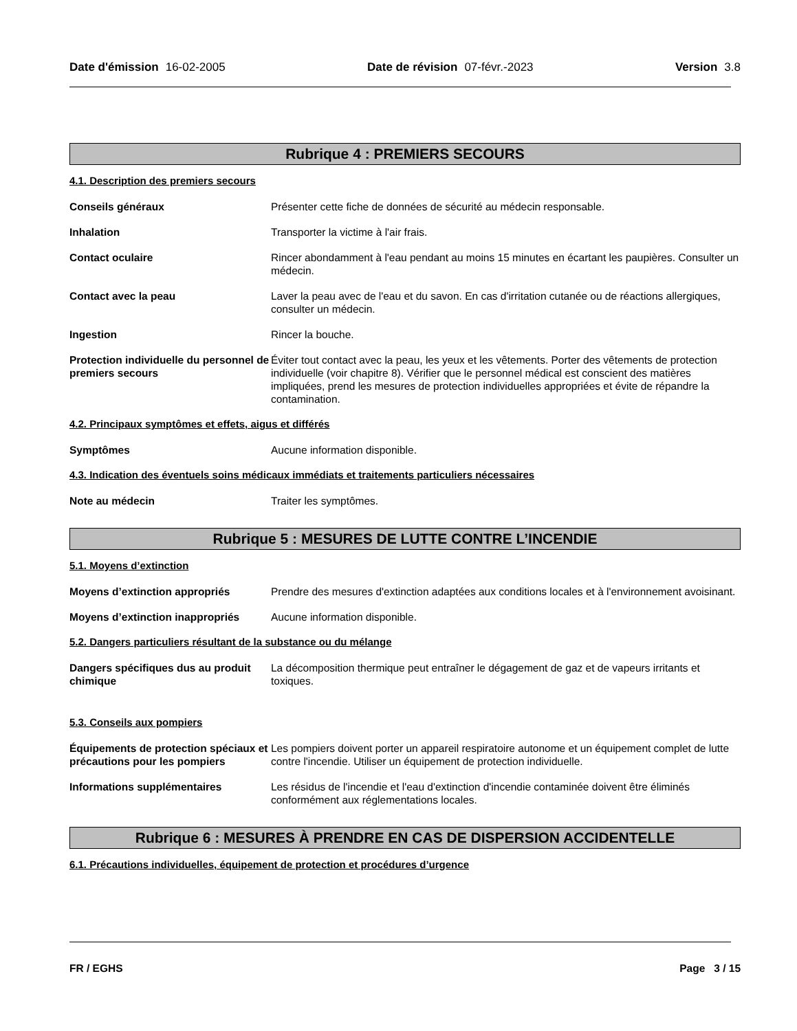Date d'émission 16-02-2005 Date de révision 07-févr.-2023 Version 3.8
Rubrique 4 : PREMIERS SECOURS
4.1. Description des premiers secours
Conseils généraux Présenter cette fiche de données de sécurité au médecin responsable.
Inhalation Transporter la victime à l'air frais.
Contact oculaire Rincer abondamment à l'eau pendant au moins 15 minutes en écartant les paupières. Consulter un médecin.
Contact avec la peau Laver la peau avec de l'eau et du savon. En cas d'irritation cutanée ou de réactions allergiques, consulter un médecin.
Ingestion Rincer la bouche.
Protection individuelle du personnel de premiers secours
Éviter tout contact avec la peau, les yeux et les vêtements. Porter des vêtements de protection individuelle (voir chapitre 8). Vérifier que le personnel médical est conscient des matières impliquées, prend les mesures de protection individuelles appropriées et évite de répandre la contamination.
4.2. Principaux symptômes et effets, aigus et différés
Symptômes Aucune information disponible.
4.3. Indication des éventuels soins médicaux immédiats et traitements particuliers nécessaires
Note au médecin Traiter les symptômes.
Rubrique 5 : MESURES DE LUTTE CONTRE L’INCENDIE
5.1. Moyens d’extinction
Moyens d’extinction appropriés Prendre des mesures d'extinction adaptées aux conditions locales et à l'environnement avoisinant.
Moyens d’extinction inappropriés
Aucune information disponible.
5.2. Dangers particuliers résultant de la substance ou du mélange
Dangers spécifiques dus au produit chimique
La décomposition thermique peut entraîner le dégagement de gaz et de vapeurs irritants et toxiques.
5.3. Conseils aux pompiers
Équipements de protection spéciaux et précautions pour les pompiers
Les pompiers doivent porter un appareil respiratoire autonome et un équipement complet de lutte contre l'incendie. Utiliser un équipement de protection individuelle.
Informations supplémentaires Les résidus de l'incendie et l'eau d'extinction d'incendie contaminée doivent être éliminés conformément aux réglementations locales.
Rubrique 6 : MESURES À PRENDRE EN CAS DE DISPERSION ACCIDENTELLE
6.1. Précautions individuelles, équipement de protection et procédures d’urgence
FR / EGHS Page 3 / 15